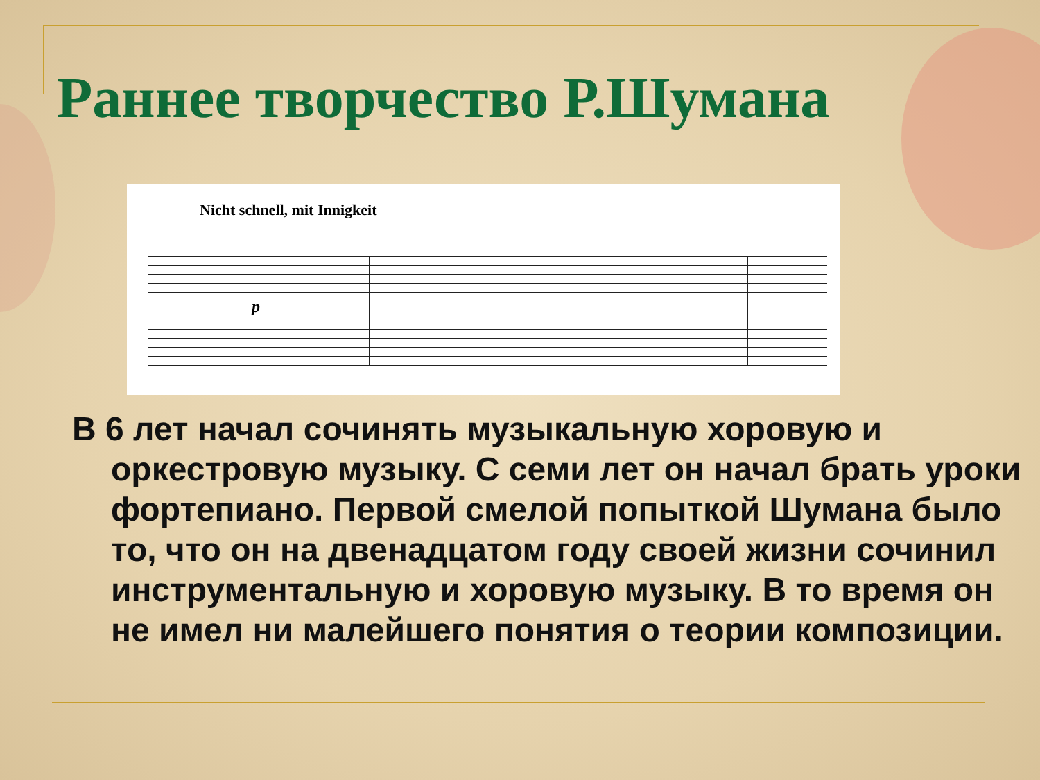Раннее творчество Р.Шумана
Nicht schnell, mit Innigkeit
p
В 6 лет начал сочинять музыкальную хоровую и оркестровую музыку. С семи лет он начал брать уроки фортепиано. Первой смелой попыткой Шумана было то, что он на двенадцатом году своей жизни сочинил инструментальную и хоровую музыку. В то время он не имел ни малейшего понятия о теории композиции.